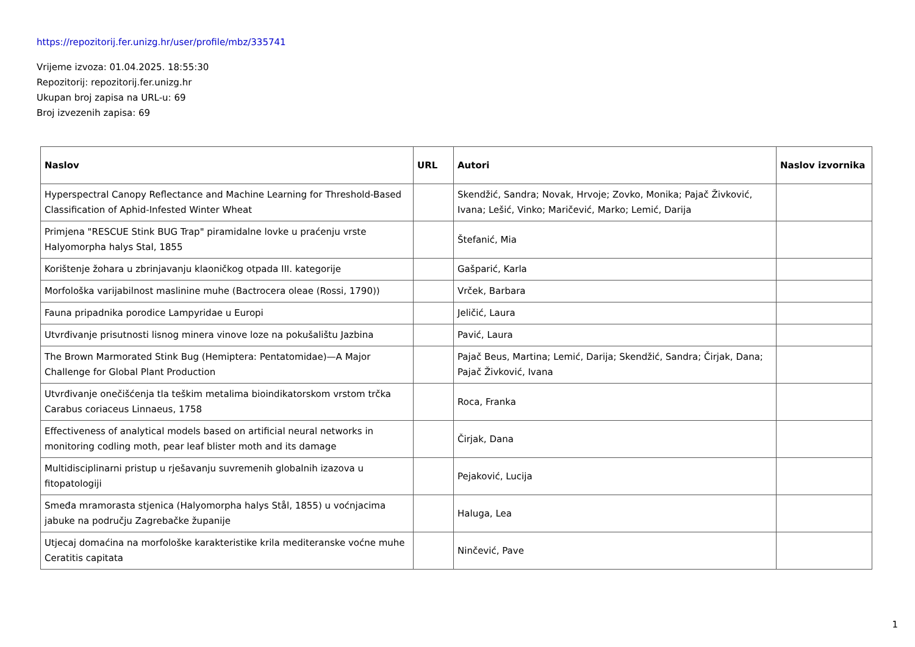https://repozitorij.fer.unizg.hr/user/profile/mbz/335741
Vrijeme izvoza: 01.04.2025. 18:55:30
Repozitorij: repozitorij.fer.unizg.hr
Ukupan broj zapisa na URL-u: 69
Broj izvezenih zapisa: 69
| Naslov | URL | Autori | Naslov izvornika |
| --- | --- | --- | --- |
| Hyperspectral Canopy Reflectance and Machine Learning for Threshold-Based Classification of Aphid-Infested Winter Wheat | | Skendžić, Sandra; Novak, Hrvoje; Zovko, Monika; Pajač Živković, Ivana; Lešić, Vinko; Maričević, Marko; Lemić, Darija | |
| Primjena "RESCUE Stink BUG Trap" piramidalne lovke u praćenju vrste Halyomorpha halys Stal, 1855 | | Štefanić, Mia | |
| Korištenje žohara u zbrinjavanju klaoničkog otpada III. kategorije | | Gašparić, Karla | |
| Morfološka varijabilnost maslinine muhe (Bactrocera oleae (Rossi, 1790)) | | Vrček, Barbara | |
| Fauna pripadnika porodice Lampyridae u Europi | | Jeličić, Laura | |
| Utvrđivanje prisutnosti lisnog minera vinove loze na pokušalištu Jazbina | | Pavić, Laura | |
| The Brown Marmorated Stink Bug (Hemiptera: Pentatomidae)—A Major Challenge for Global Plant Production | | Pajač Beus, Martina; Lemić, Darija; Skendžić, Sandra; Čirjak, Dana; Pajač Živković, Ivana | |
| Utvrđivanje onečišćenja tla teškim metalima bioindikatorskom vrstom trčka Carabus coriaceus Linnaeus, 1758 | | Roca, Franka | |
| Effectiveness of analytical models based on artificial neural networks in monitoring codling moth, pear leaf blister moth and its damage | | Čirjak, Dana | |
| Multidisciplinarni pristup u rješavanju suvremenih globalnih izazova u fitopatologiji | | Pejaković, Lucija | |
| Smeđa mramorasta stjenica (Halyomorpha halys Stål, 1855) u voćnjacima jabuke na području Zagrebačke županije | | Haluga, Lea | |
| Utjecaj domaćina na morfološke karakteristike krila mediteranske voćne muhe Ceratitis capitata | | Ninčević, Pave | |
1